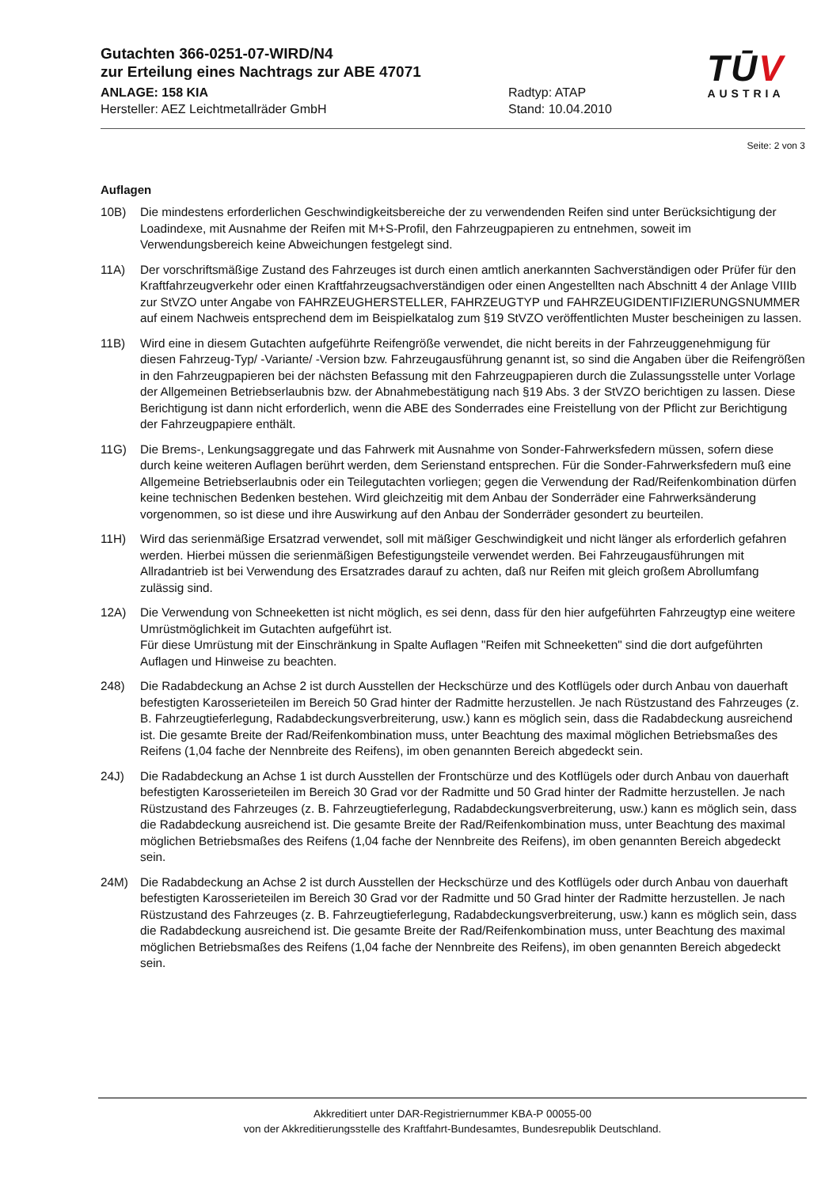Gutachten 366-0251-07-WIRD/N4
zur Erteilung eines Nachtrags zur ABE 47071
ANLAGE: 158 KIA
Hersteller: AEZ Leichtmetallräder GmbH
Radtyp: ATAP
Stand: 10.04.2010
TŪV
AUSTRIA
Seite: 2 von 3
Auflagen
10B) Die mindestens erforderlichen Geschwindigkeitsbereiche der zu verwendenden Reifen sind unter Berücksichtigung der Loadindexe, mit Ausnahme der Reifen mit M+S-Profil, den Fahrzeugpapieren zu entnehmen, soweit im Verwendungsbereich keine Abweichungen festgelegt sind.
11A) Der vorschriftsmäßige Zustand des Fahrzeuges ist durch einen amtlich anerkannten Sachverständigen oder Prüfer für den Kraftfahrzeugverkehr oder einen Kraftfahrzeugsachverständigen oder einen Angestellten nach Abschnitt 4 der Anlage VIIIb zur StVZO unter Angabe von FAHRZEUGHERSTELLER, FAHRZEUGTYP und FAHRZEUGIDENTIFIZIERUNGSNUMMER auf einem Nachweis entsprechend dem im Beispielkatalog zum §19 StVZO veröffentlichten Muster bescheinigen zu lassen.
11B) Wird eine in diesem Gutachten aufgeführte Reifengröße verwendet, die nicht bereits in der Fahrzeuggenehmigung für diesen Fahrzeug-Typ/ -Variante/ -Version bzw. Fahrzeugausführung genannt ist, so sind die Angaben über die Reifengrößen in den Fahrzeugpapieren bei der nächsten Befassung mit den Fahrzeugpapieren durch die Zulassungsstelle unter Vorlage der Allgemeinen Betriebserlaubnis bzw. der Abnahmebestätigung nach §19 Abs. 3 der StVZO berichtigen zu lassen. Diese Berichtigung ist dann nicht erforderlich, wenn die ABE des Sonderrades eine Freistellung von der Pflicht zur Berichtigung der Fahrzeugpapiere enthält.
11G) Die Brems-, Lenkungsaggregate und das Fahrwerk mit Ausnahme von Sonder-Fahrwerksfedern müssen, sofern diese durch keine weiteren Auflagen berührt werden, dem Serienstand entsprechen. Für die Sonder-Fahrwerksfedern muß eine Allgemeine Betriebserlaubnis oder ein Teilegutachten vorliegen; gegen die Verwendung der Rad/Reifenkombination dürfen keine technischen Bedenken bestehen. Wird gleichzeitig mit dem Anbau der Sonderräder eine Fahrwerksänderung vorgenommen, so ist diese und ihre Auswirkung auf den Anbau der Sonderräder gesondert zu beurteilen.
11H) Wird das serienmäßige Ersatzrad verwendet, soll mit mäßiger Geschwindigkeit und nicht länger als erforderlich gefahren werden. Hierbei müssen die serienmäßigen Befestigungsteile verwendet werden. Bei Fahrzeugausführungen mit Allradantrieb ist bei Verwendung des Ersatzrades darauf zu achten, daß nur Reifen mit gleich großem Abrollumfang zulässig sind.
12A) Die Verwendung von Schneeketten ist nicht möglich, es sei denn, dass für den hier aufgeführten Fahrzeugtyp eine weitere Umrüstmöglichkeit im Gutachten aufgeführt ist.
Für diese Umrüstung mit der Einschränkung in Spalte Auflagen "Reifen mit Schneeketten" sind die dort aufgeführten Auflagen und Hinweise zu beachten.
248) Die Radabdeckung an Achse 2 ist durch Ausstellen der Heckschürze und des Kotflügels oder durch Anbau von dauerhaft befestigten Karosserieteilen im Bereich 50 Grad hinter der Radmitte herzustellen. Je nach Rüstzustand des Fahrzeuges (z. B. Fahrzeugtieferlegung, Radabdeckungsverbreiterung, usw.) kann es möglich sein, dass die Radabdeckung ausreichend ist. Die gesamte Breite der Rad/Reifenkombination muss, unter Beachtung des maximal möglichen Betriebsmaßes des Reifens (1,04 fache der Nennbreite des Reifens), im oben genannten Bereich abgedeckt sein.
24J) Die Radabdeckung an Achse 1 ist durch Ausstellen der Frontschürze und des Kotflügels oder durch Anbau von dauerhaft befestigten Karosserieteilen im Bereich 30 Grad vor der Radmitte und 50 Grad hinter der Radmitte herzustellen. Je nach Rüstzustand des Fahrzeuges (z. B. Fahrzeugtieferlegung, Radabdeckungsverbreiterung, usw.) kann es möglich sein, dass die Radabdeckung ausreichend ist. Die gesamte Breite der Rad/Reifenkombination muss, unter Beachtung des maximal möglichen Betriebsmaßes des Reifens (1,04 fache der Nennbreite des Reifens), im oben genannten Bereich abgedeckt sein.
24M) Die Radabdeckung an Achse 2 ist durch Ausstellen der Heckschürze und des Kotflügels oder durch Anbau von dauerhaft befestigten Karosserieteilen im Bereich 30 Grad vor der Radmitte und 50 Grad hinter der Radmitte herzustellen. Je nach Rüstzustand des Fahrzeuges (z. B. Fahrzeugtieferlegung, Radabdeckungsverbreiterung, usw.) kann es möglich sein, dass die Radabdeckung ausreichend ist. Die gesamte Breite der Rad/Reifenkombination muss, unter Beachtung des maximal möglichen Betriebsmaßes des Reifens (1,04 fache der Nennbreite des Reifens), im oben genannten Bereich abgedeckt sein.
Akkreditiert unter DAR-Registriernummer KBA-P 00055-00
von der Akkreditierungsstelle des Kraftfahrt-Bundesamtes, Bundesrepublik Deutschland.